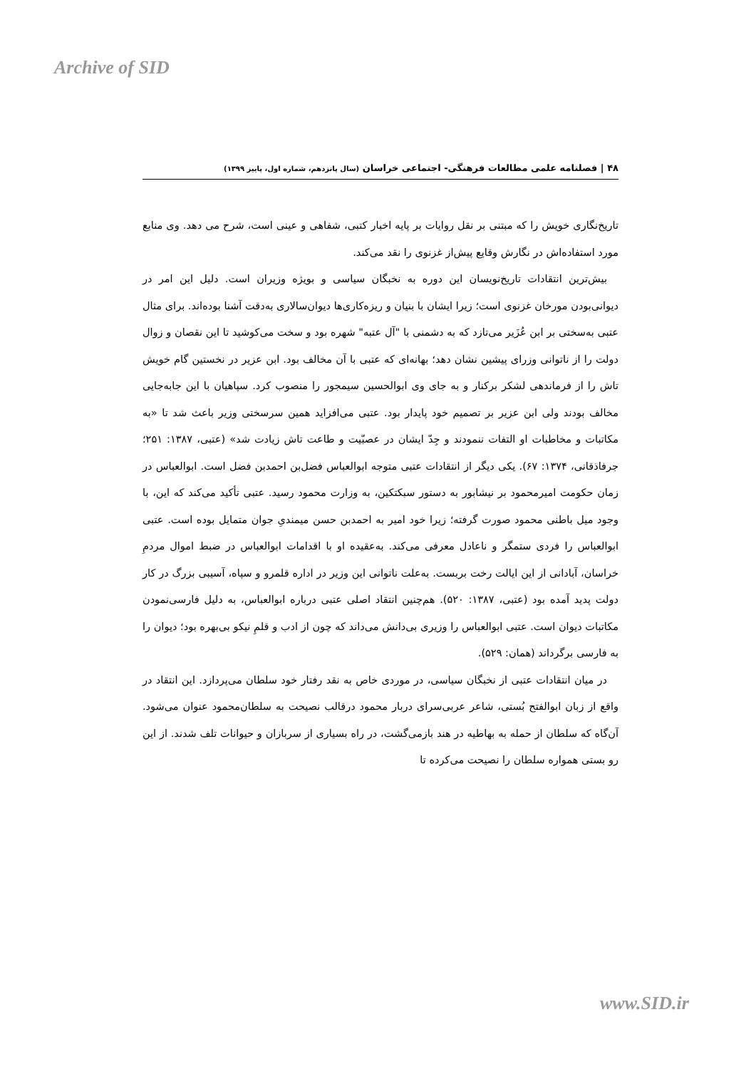Archive of SID
۴۸ | فصلنامه علمی مطالعات فرهنگی- اجتماعی خراسان (سال پانزدهم، شماره اول، پاییز ۱۳۹۹)
تاریخ‌نگاری خویش را که مبتنی بر نقل روایات بر پایه اخبار کتبی، شفاهی و عینی است، شرح می دهد. وی منابع مورد استفاده‌اش در نگارش وقایع پیش‌از غزنوی را نقد می‌کند.
بیش‌ترین انتقادات تاریخ‌نویسان این دوره به نخبگان سیاسی و بویژه وزیران است. دلیل این امر در دیوانی‌بودن مورخان غزنوی است؛ زیرا ایشان با بنیان و ریزه‌کاری‌ها دیوان‌سالاری به‌دقت آشنا بوده‌اند. برای مثال عتبی به‌سختی بر ابن عُزَیر می‌تازد که به دشمنی با "آل عتبه" شهره بود و سخت می‌کوشید تا این نقصان و زوال دولت را از ناتوانی وزرای پیشین نشان دهد؛ بهانه‌ای که عتبی با آن مخالف بود. ابن عزیر در نخستین گام خویش تاش را از فرماندهی لشکر برکنار و به جای وی ابوالحسین سیمجور را منصوب کرد. سپاهیان با این جابه‌جایی مخالف بودند ولی ابن عزیر بر تصمیم خود پایدار بود. عتبی می‌افزاید همین سرسختی وزیر باعث شد تا «به مکاتبات و مخاطبات او التفات ننمودند و جِدّ ایشان در عصبّیت و طاعت تاش زیادت شد» (عتبی، ۱۳۸۷: ۲۵۱؛ جرفاذقانی، ۱۳۷۴: ۶۷). یکی دیگر از انتقادات عتبی متوجه ابوالعباس فضل‌بن احمدبن فضل است. ابوالعباس در زمان حکومت امیرمحمود بر نیشابور به دستور سبکتکین، به وزارت محمود رسید. عتبی تأکید می‌کند که این، با وجود میل باطنی محمود صورت گرفته؛ زیرا خود امیر به احمدبن حسن میمندیِ جوان متمایل بوده است. عتبی ابوالعباس را فردی ستمگر و ناعادل معرفی می‌کند. به‌عقیده او با اقدامات ابوالعباس در ضبط اموال مردمِ خراسان، آبادانی از این ایالت رخت بربست. به‌علت ناتوانی این وزیر در اداره قلمرو و سپاه، آسیبی بزرگ در کار دولت پدید آمده بود (عتبی، ۱۳۸۷: ۵۲۰). هم‌چنین انتقاد اصلی عتبی درباره ابوالعباس، به دلیل فارسی‌نمودن مکاتبات دیوان است. عتبی ابوالعباس را وزیری بی‌دانش می‌داند که چون از ادب و قلمِ نیکو بی‌بهره بود؛ دیوان را به فارسی برگرداند (همان: ۵۲۹).
در میان انتقادات عتبی از نخبگان سیاسی، در موردی خاص به نقد رفتار خود سلطان می‌پردازد. این انتقاد در واقع از زبان ابوالفتح بُستی، شاعر عربی‌سرای دربار محمود درقالب نصیحت به سلطان‌محمود عنوان می‌شود. آن‌گاه که سلطان از حمله به بهاطیه در هند بازمی‌گشت، در راه بسیاری از سربازان و حیوانات تلف شدند. از این رو بستی همواره سلطان را نصیحت می‌کرده تا
www.SID.ir